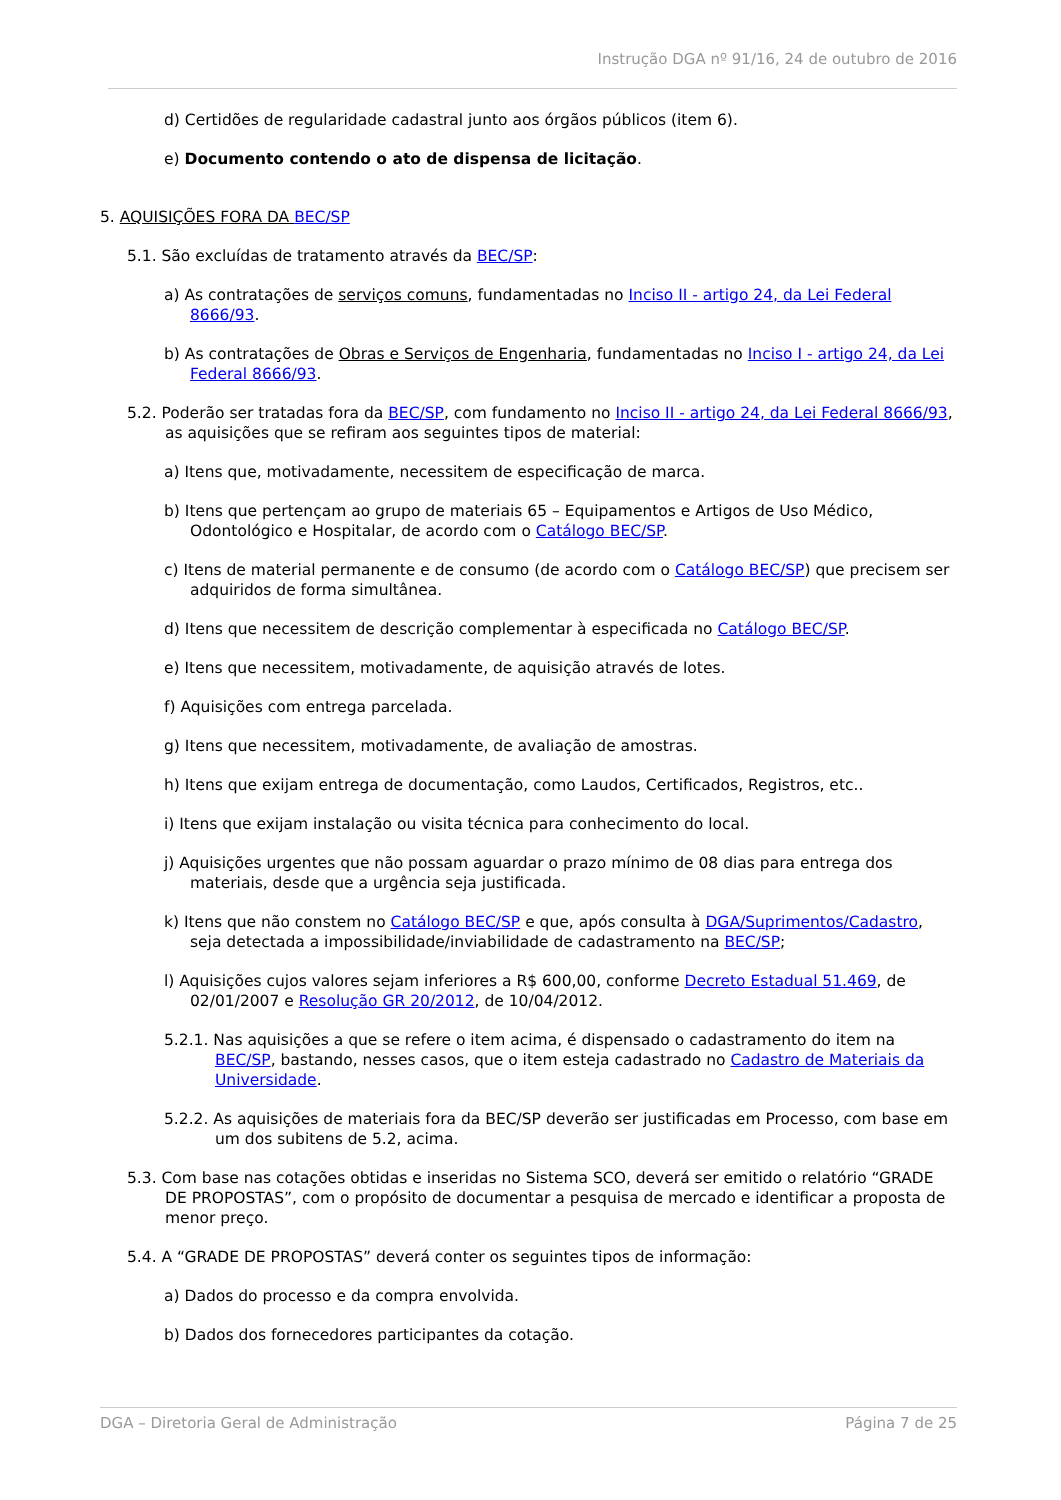Instrução DGA nº 91/16, 24 de outubro de 2016
d) Certidões de regularidade cadastral junto aos órgãos públicos (item 6).
e) Documento contendo o ato de dispensa de licitação.
5. AQUISIÇÕES FORA DA BEC/SP
5.1. São excluídas de tratamento através da BEC/SP:
a) As contratações de serviços comuns, fundamentadas no Inciso II - artigo 24, da Lei Federal 8666/93.
b) As contratações de Obras e Serviços de Engenharia, fundamentadas no Inciso I - artigo 24, da Lei Federal 8666/93.
5.2. Poderão ser tratadas fora da BEC/SP, com fundamento no Inciso II - artigo 24, da Lei Federal 8666/93, as aquisições que se refiram aos seguintes tipos de material:
a) Itens que, motivadamente, necessitem de especificação de marca.
b) Itens que pertençam ao grupo de materiais 65 – Equipamentos e Artigos de Uso Médico, Odontológico e Hospitalar, de acordo com o Catálogo BEC/SP.
c) Itens de material permanente e de consumo (de acordo com o Catálogo BEC/SP) que precisem ser adquiridos de forma simultânea.
d) Itens que necessitem de descrição complementar à especificada no Catálogo BEC/SP.
e) Itens que necessitem, motivadamente, de aquisição através de lotes.
f) Aquisições com entrega parcelada.
g) Itens que necessitem, motivadamente, de avaliação de amostras.
h) Itens que exijam entrega de documentação, como Laudos, Certificados, Registros, etc..
i) Itens que exijam instalação ou visita técnica para conhecimento do local.
j) Aquisições urgentes que não possam aguardar o prazo mínimo de 08 dias para entrega dos materiais, desde que a urgência seja justificada.
k) Itens que não constem no Catálogo BEC/SP e que, após consulta à DGA/Suprimentos/Cadastro, seja detectada a impossibilidade/inviabilidade de cadastramento na BEC/SP;
l) Aquisições cujos valores sejam inferiores a R$ 600,00, conforme Decreto Estadual 51.469, de 02/01/2007 e Resolução GR 20/2012, de 10/04/2012.
5.2.1. Nas aquisições a que se refere o item acima, é dispensado o cadastramento do item na BEC/SP, bastando, nesses casos, que o item esteja cadastrado no Cadastro de Materiais da Universidade.
5.2.2. As aquisições de materiais fora da BEC/SP deverão ser justificadas em Processo, com base em um dos subitens de 5.2, acima.
5.3. Com base nas cotações obtidas e inseridas no Sistema SCO, deverá ser emitido o relatório “GRADE DE PROPOSTAS”, com o propósito de documentar a pesquisa de mercado e identificar a proposta de menor preço.
5.4. A “GRADE DE PROPOSTAS” deverá conter os seguintes tipos de informação:
a) Dados do processo e da compra envolvida.
b) Dados dos fornecedores participantes da cotação.
DGA – Diretoria Geral de Administração Página 7 de 25